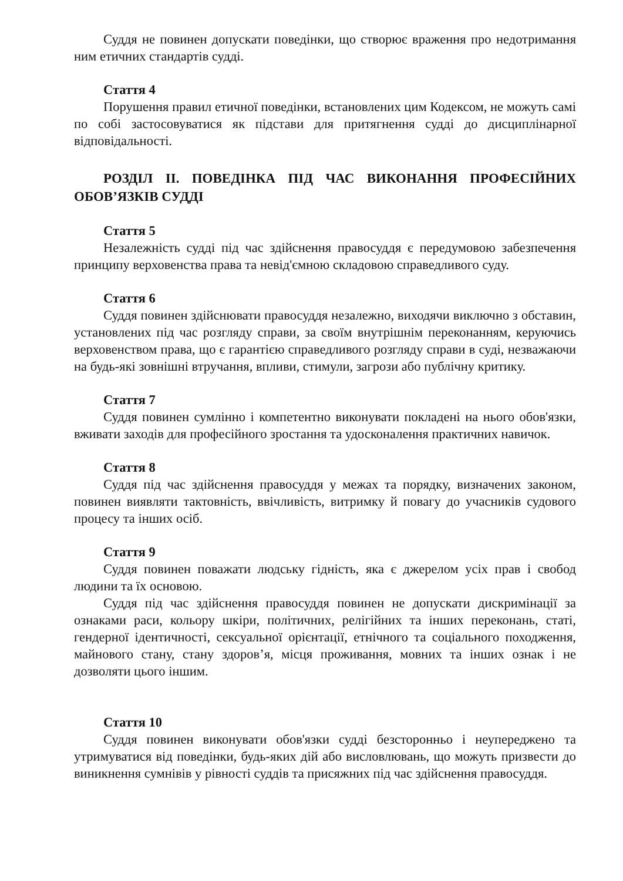Суддя не повинен допускати поведінки, що створює враження про недотримання ним етичних стандартів судді.
Стаття 4
Порушення правил етичної поведінки, встановлених цим Кодексом, не можуть самі по собі застосовуватися як підстави для притягнення судді до дисциплінарної відповідальності.
РОЗДІЛ II. ПОВЕДІНКА ПІД ЧАС ВИКОНАННЯ ПРОФЕСІЙНИХ ОБОВ’ЯЗКІВ СУДДІ
Стаття 5
Незалежність судді під час здійснення правосуддя є передумовою забезпечення принципу верховенства права та невід'ємною складовою справедливого суду.
Стаття 6
Суддя повинен здійснювати правосуддя незалежно, виходячи виключно з обставин, установлених під час розгляду справи, за своїм внутрішнім переконанням, керуючись верховенством права, що є гарантією справедливого розгляду справи в суді, незважаючи на будь-які зовнішні втручання, впливи, стимули, загрози або публічну критику.
Стаття 7
Суддя повинен сумлінно і компетентно виконувати покладені на нього обов'язки, вживати заходів для професійного зростання та удосконалення практичних навичок.
Стаття 8
Суддя під час здійснення правосуддя у межах та порядку, визначених законом, повинен виявляти тактовність, ввічливість, витримку й повагу до учасників судового процесу та інших осіб.
Стаття 9
Суддя повинен поважати людську гідність, яка є джерелом усіх прав і свобод людини та їх основою.
Суддя під час здійснення правосуддя повинен не допускати дискримінації за ознаками раси, кольору шкіри, політичних, релігійних та інших переконань, статі, гендерної ідентичності, сексуальної орієнтації, етнічного та соціального походження, майнового стану, стану здоров’я, місця проживання, мовних та інших ознак і не дозволяти цього іншим.
Стаття 10
Суддя повинен виконувати обов'язки судді безсторонньо і неупереджено та утримуватися від поведінки, будь-яких дій або висловлювань, що можуть призвести до виникнення сумнівів у рівності суддів та присяжних під час здійснення правосуддя.